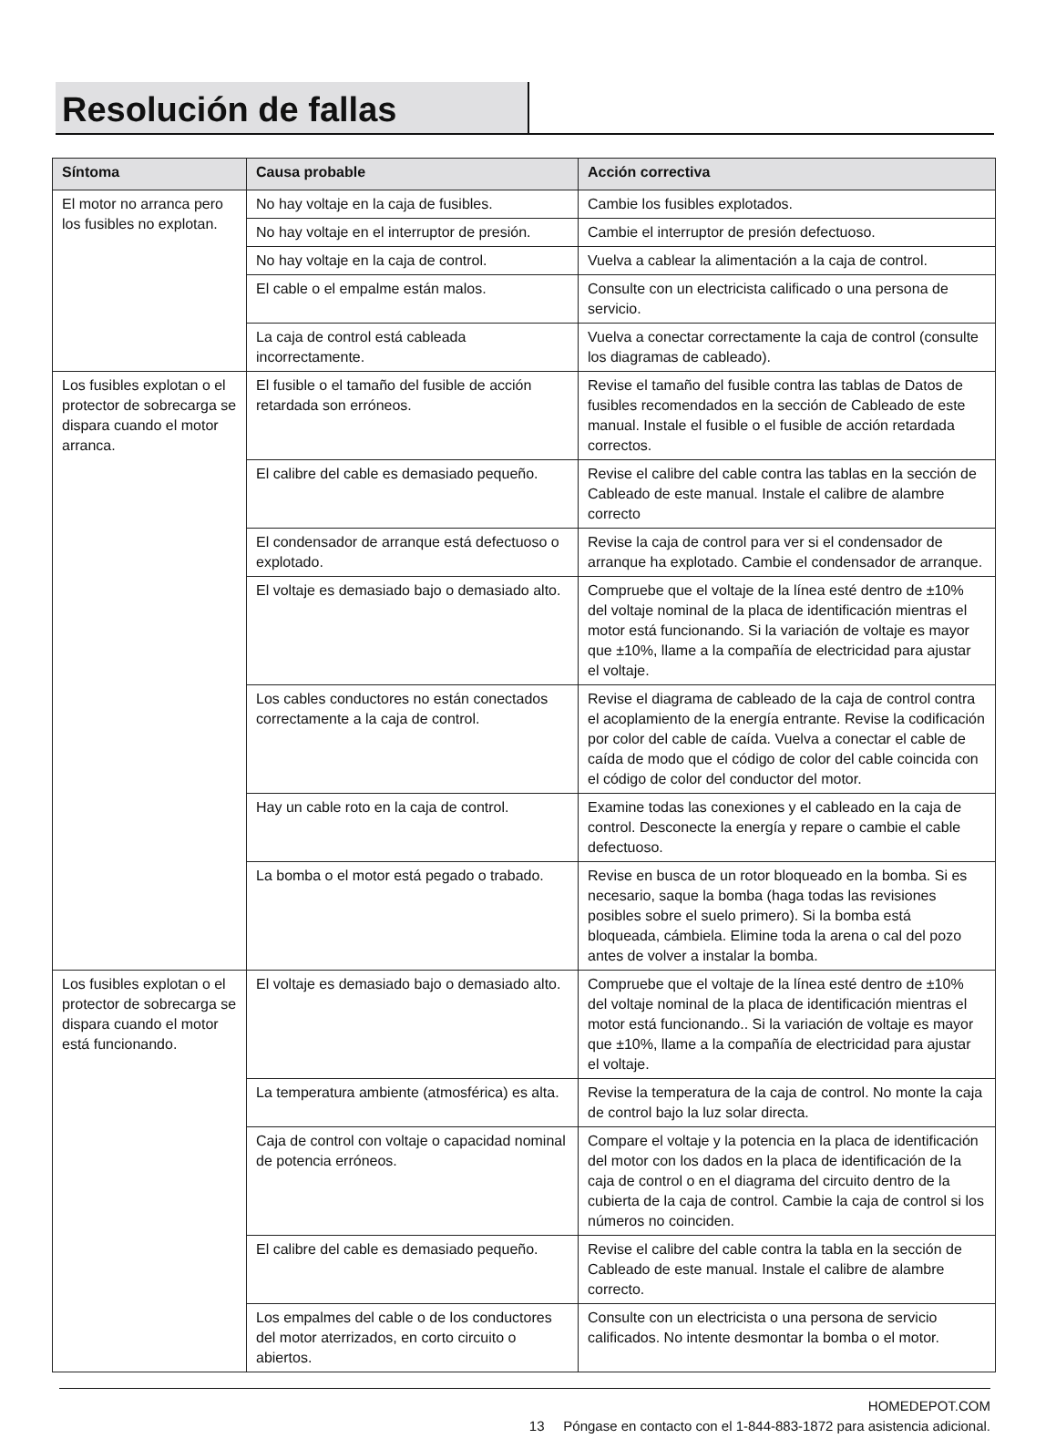Resolución de fallas
| Síntoma | Causa probable | Acción correctiva |
| --- | --- | --- |
| El motor no arranca pero los fusibles no explotan. | No hay voltaje en la caja de fusibles. | Cambie los fusibles explotados. |
| | No hay voltaje en el interruptor de presión. | Cambie el interruptor de presión defectuoso. |
| | No hay voltaje en la caja de control. | Vuelva a cablear la alimentación a la caja de control. |
| | El cable o el empalme están malos. | Consulte con un electricista calificado o una persona de servicio. |
| | La caja de control está cableada incorrectamente. | Vuelva a conectar correctamente la caja de control (consulte los diagramas de cableado). |
| Los fusibles explotan o el protector de sobrecarga se dispara cuando el motor arranca. | El fusible o el tamaño del fusible de acción retardada son erróneos. | Revise el tamaño del fusible contra las tablas de Datos de fusibles recomendados en la sección de Cableado de este manual. Instale el fusible o el fusible de acción retardada correctos. |
| | El calibre del cable es demasiado pequeño. | Revise el calibre del cable contra las tablas en la sección de Cableado de este manual. Instale el calibre de alambre correcto |
| | El condensador de arranque está defectuoso o explotado. | Revise la caja de control para ver si el condensador de arranque ha explotado. Cambie el condensador de arranque. |
| | El voltaje es demasiado bajo o demasiado alto. | Compruebe que el voltaje de la línea esté dentro de ±10% del voltaje nominal de la placa de identificación mientras el motor está funcionando. Si la variación de voltaje es mayor que ±10%, llame a la compañía de electricidad para ajustar el voltaje. |
| | Los cables conductores no están conectados correctamente a la caja de control. | Revise el diagrama de cableado de la caja de control contra el acoplamiento de la energía entrante. Revise la codificación por color del cable de caída. Vuelva a conectar el cable de caída de modo que el código de color del cable coincida con el código de color del conductor del motor. |
| | Hay un cable roto en la caja de control. | Examine todas las conexiones y el cableado en la caja de control. Desconecte la energía y repare o cambie el cable defectuoso. |
| | La bomba o el motor está pegado o trabado. | Revise en busca de un rotor bloqueado en la bomba. Si es necesario, saque la bomba (haga todas las revisiones posibles sobre el suelo primero). Si la bomba está bloqueada, cámbiela. Elimine toda la arena o cal del pozo antes de volver a instalar la bomba. |
| Los fusibles explotan o el protector de sobrecarga se dispara cuando el motor está funcionando. | El voltaje es demasiado bajo o demasiado alto. | Compruebe que el voltaje de la línea esté dentro de ±10% del voltaje nominal de la placa de identificación mientras el motor está funcionando.. Si la variación de voltaje es mayor que ±10%, llame a la compañía de electricidad para ajustar el voltaje. |
| | La temperatura ambiente (atmosférica) es alta. | Revise la temperatura de la caja de control. No monte la caja de control bajo la luz solar directa. |
| | Caja de control con voltaje o capacidad nominal de potencia erróneos. | Compare el voltaje y la potencia en la placa de identificación del motor con los dados en la placa de identificación de la caja de control o en el diagrama del circuito dentro de la cubierta de la caja de control. Cambie la caja de control si los números no coinciden. |
| | El calibre del cable es demasiado pequeño. | Revise el calibre del cable contra la tabla en la sección de Cableado de este manual. Instale el calibre de alambre correcto. |
| | Los empalmes del cable o de los conductores del motor aterrizados, en corto circuito o abiertos. | Consulte con un electricista o una persona de servicio calificados. No intente desmontar la bomba o el motor. |
HOMEDEPOT.COM
13 Póngase en contacto con el 1-844-883-1872 para asistencia adicional.